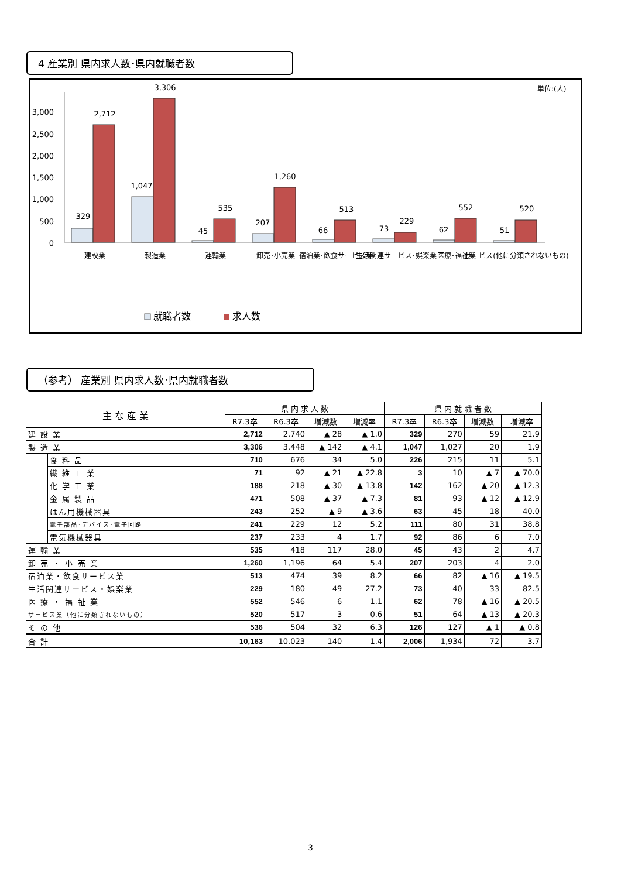4 産業別 県内求人数･県内就職者数
単位:(人)
3,000
2,500
2,000
1,500
1,000
500
0
329
2,712
1,047
3,306
45
535
207
1,260
66
513
73
229
62
552
51
520
建設業
製造業
運輸業
卸売･小売業
宿泊業･飲食サービス業
生活関連サービス･娯楽業
医療･福祉業
サービス(他に分類されないもの)
就職者数
求人数
（参考） 産業別 県内求人数･県内就職者数
| 主 な 産 業 | | 県 内 求 人 数 | | | | 県 内 就 職 者 数 | | | |
| --- | --- | --- | --- | --- | --- | --- | --- | --- | --- |
| | | R7.3卒 | R6.3卒 | 増減数 | 増減率 | R7.3卒 | R6.3卒 | 増減数 | 増減率 |
| 建 設 業 | | 2,712 | 2,740 | ▲ 28 | ▲ 1.0 | 329 | 270 | 59 | 21.9 |
| 製 造 業 | | 3,306 | 3,448 | ▲ 142 | ▲ 4.1 | 1,047 | 1,027 | 20 | 1.9 |
| | 食 料 品 | 710 | 676 | 34 | 5.0 | 226 | 215 | 11 | 5.1 |
| | 繊 維 工 業 | 71 | 92 | ▲ 21 | ▲ 22.8 | 3 | 10 | ▲ 7 | ▲ 70.0 |
| | 化 学 工 業 | 188 | 218 | ▲ 30 | ▲ 13.8 | 142 | 162 | ▲ 20 | ▲ 12.3 |
| | 金 属 製 品 | 471 | 508 | ▲ 37 | ▲ 7.3 | 81 | 93 | ▲ 12 | ▲ 12.9 |
| | はん用機械器具 | 243 | 252 | ▲ 9 | ▲ 3.6 | 63 | 45 | 18 | 40.0 |
| | 電子部品･デバイス･電子回路 | 241 | 229 | 12 | 5.2 | 111 | 80 | 31 | 38.8 |
| | 電気機械器具 | 237 | 233 | 4 | 1.7 | 92 | 86 | 6 | 7.0 |
| 運 輸 業 | | 535 | 418 | 117 | 28.0 | 45 | 43 | 2 | 4.7 |
| 卸 売 ・ 小 売 業 | | 1,260 | 1,196 | 64 | 5.4 | 207 | 203 | 4 | 2.0 |
| 宿泊業・飲食サービス業 | | 513 | 474 | 39 | 8.2 | 66 | 82 | ▲ 16 | ▲ 19.5 |
| 生活関連サービス・娯楽業 | | 229 | 180 | 49 | 27.2 | 73 | 40 | 33 | 82.5 |
| 医 療 ・ 福 祉 業 | | 552 | 546 | 6 | 1.1 | 62 | 78 | ▲ 16 | ▲ 20.5 |
| サービス業（他に分類されないもの） | | 520 | 517 | 3 | 0.6 | 51 | 64 | ▲ 13 | ▲ 20.3 |
| そ の 他 | | 536 | 504 | 32 | 6.3 | 126 | 127 | ▲ 1 | ▲ 0.8 |
| 合 計 | | 10,163 | 10,023 | 140 | 1.4 | 2,006 | 1,934 | 72 | 3.7 |
3